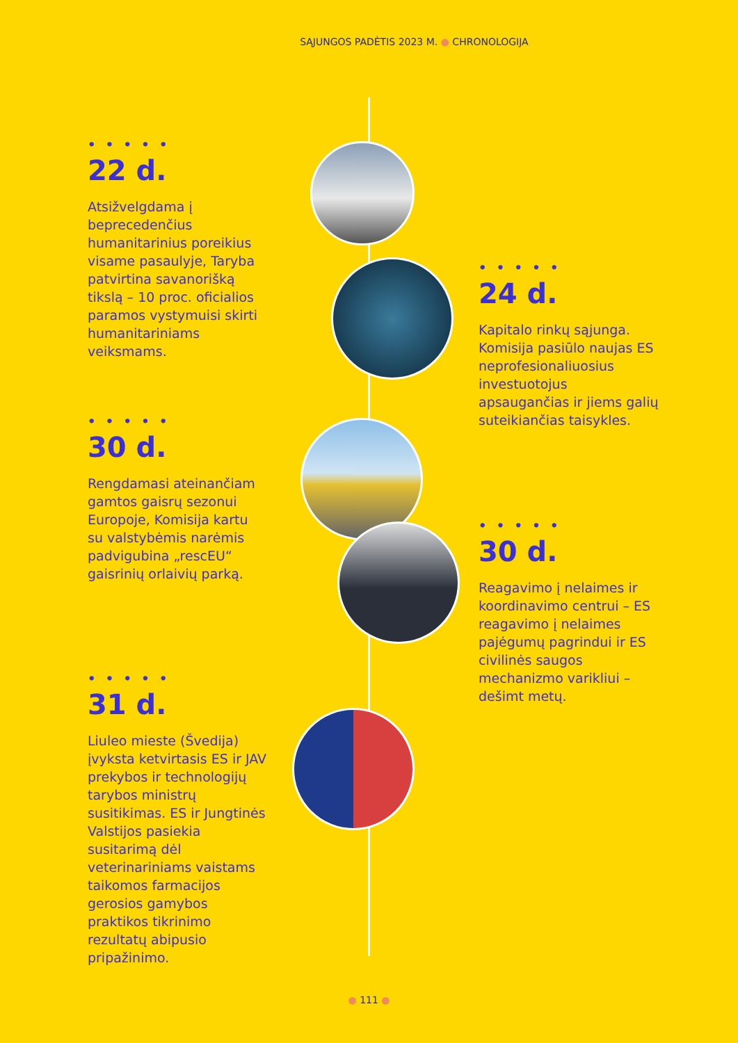SĄJUNGOS PADĖTIS 2023 M. ● CHRONOLOGIJA
• • • • •
22 d.
Atsižvelgdama į beprecedenčius humanitarinius poreikius visame pasaulyje, Taryba patvirtina savanorišką tikslą – 10 proc. oficialios paramos vystymuisi skirti humanitariniams veiksmams.
• • • • •
24 d.
Kapitalo rinkų sąjunga. Komisija pasiūlo naujas ES neprofesionaliuosius investuotojus apsaugančias ir jiems galių suteikiančias taisykles.
• • • • •
30 d.
Rengdamasi ateinančiam gamtos gaisrų sezonui Europoje, Komisija kartu su valstybėmis narėmis padvigubina „rescEU“ gaisrinių orlaivių parką.
• • • • •
30 d.
Reagavimo į nelaimes ir koordinavimo centrui – ES reagavimo į nelaimes pajėgumų pagrindui ir ES civilinės saugos mechanizmo varikliui – dešimt metų.
• • • • •
31 d.
Liuleo mieste (Švedija) įvyksta ketvirtasis ES ir JAV prekybos ir technologijų tarybos ministrų susitikimas. ES ir Jungtinės Valstijos pasiekia susitarimą dėl veterinariniams vaistams taikomos farmacijos gerosios gamybos praktikos tikrinimo rezultatų abipusio pripažinimo.
● 111 ●